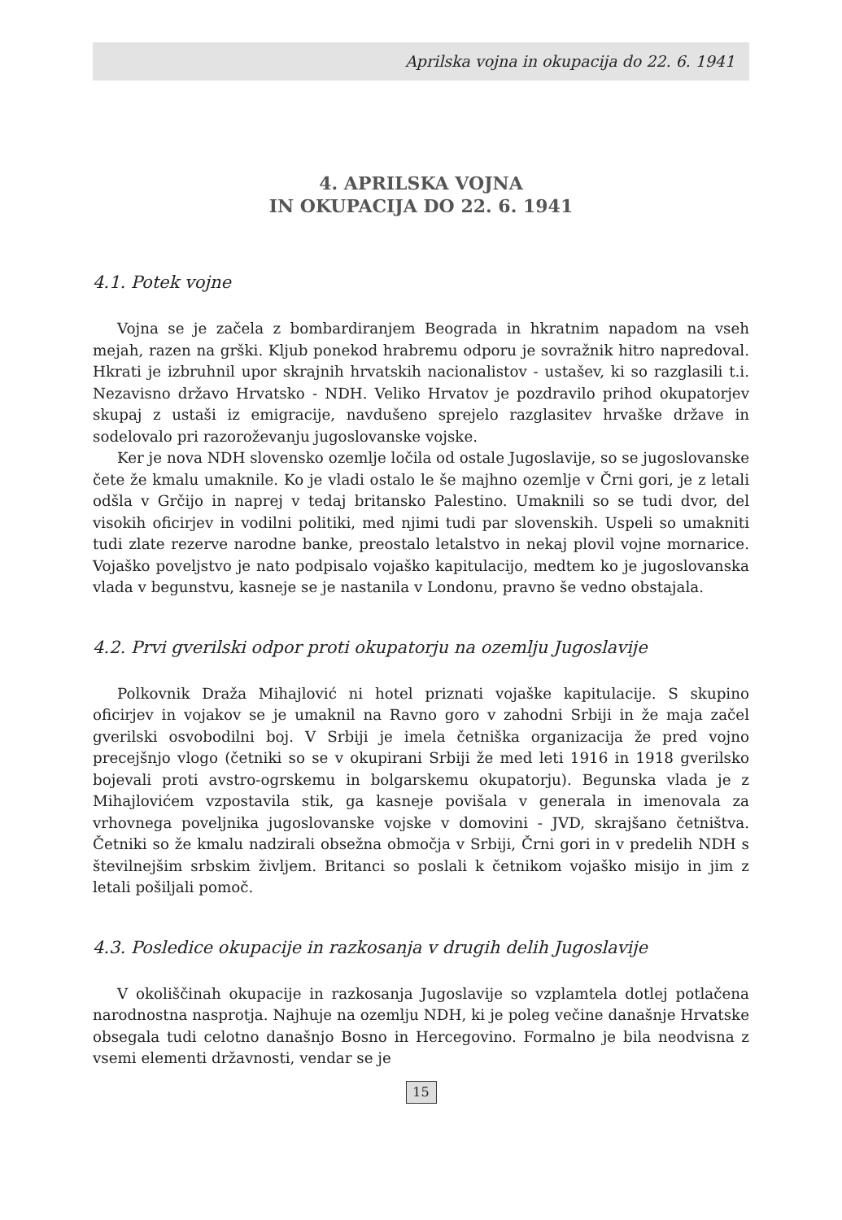Aprilska vojna in okupacija do 22. 6. 1941
4. APRILSKA VOJNA
IN OKUPACIJA DO 22. 6. 1941
4.1. Potek vojne
Vojna se je začela z bombardiranjem Beograda in hkratnim napadom na vseh mejah, razen na grški. Kljub ponekod hrabremu odporu je sovražnik hitro napredoval. Hkrati je izbruhnil upor skrajnih hrvatskih nacionalistov - ustašev, ki so razglasili t.i. Nezavisno državo Hrvatsko - NDH. Veliko Hrvatov je pozdravilo prihod okupatorjev skupaj z ustaši iz emigracije, navdušeno sprejelo razglasitev hrvaške države in sodelovalo pri razoroževanju jugoslovanske vojske.
Ker je nova NDH slovensko ozemlje ločila od ostale Jugoslavije, so se jugoslovanske čete že kmalu umaknile. Ko je vladi ostalo le še majhno ozemlje v Črni gori, je z letali odšla v Grčijo in naprej v tedaj britansko Palestino. Umaknili so se tudi dvor, del visokih oficirjev in vodilni politiki, med njimi tudi par slovenskih. Uspeli so umakniti tudi zlate rezerve narodne banke, preostalo letalstvo in nekaj plovil vojne mornarice. Vojaško poveljstvo je nato podpisalo vojaško kapitulacijo, medtem ko je jugoslovanska vlada v begunstvu, kasneje se je nastanila v Londonu, pravno še vedno obstajala.
4.2. Prvi gverilski odpor proti okupatorju na ozemlju Jugoslavije
Polkovnik Draža Mihajlović ni hotel priznati vojaške kapitulacije. S skupino oficirjev in vojakov se je umaknil na Ravno goro v zahodni Srbiji in že maja začel gverilski osvobodilni boj. V Srbiji je imela četniška organizacija že pred vojno precejšnjo vlogo (četniki so se v okupirani Srbiji že med leti 1916 in 1918 gverilsko bojevali proti avstro-ogrskemu in bolgarskemu okupatorju). Begunska vlada je z Mihajlovićem vzpostavila stik, ga kasneje povišala v generala in imenovala za vrhovnega poveljnika jugoslovanske vojske v domovini - JVD, skrajšano četništva. Četniki so že kmalu nadzirali obsežna območja v Srbiji, Črni gori in v predelih NDH s števil­nejšim srbskim življem. Britanci so poslali k četnikom vojaško misijo in jim z letali pošiljali pomoč.
4.3. Posledice okupacije in razkosanja v drugih delih Jugoslavije
V okoliščinah okupacije in razkosanja Jugoslavije so vzplamtela dotlej potlačena narodnostna nasprotja. Najhuje na ozemlju NDH, ki je poleg večine današnje Hrvatske obsegala tudi celotno današnjo Bosno in Hercegovino. Formalno je bila neodvisna z vsemi elementi državnosti, vendar se je
15